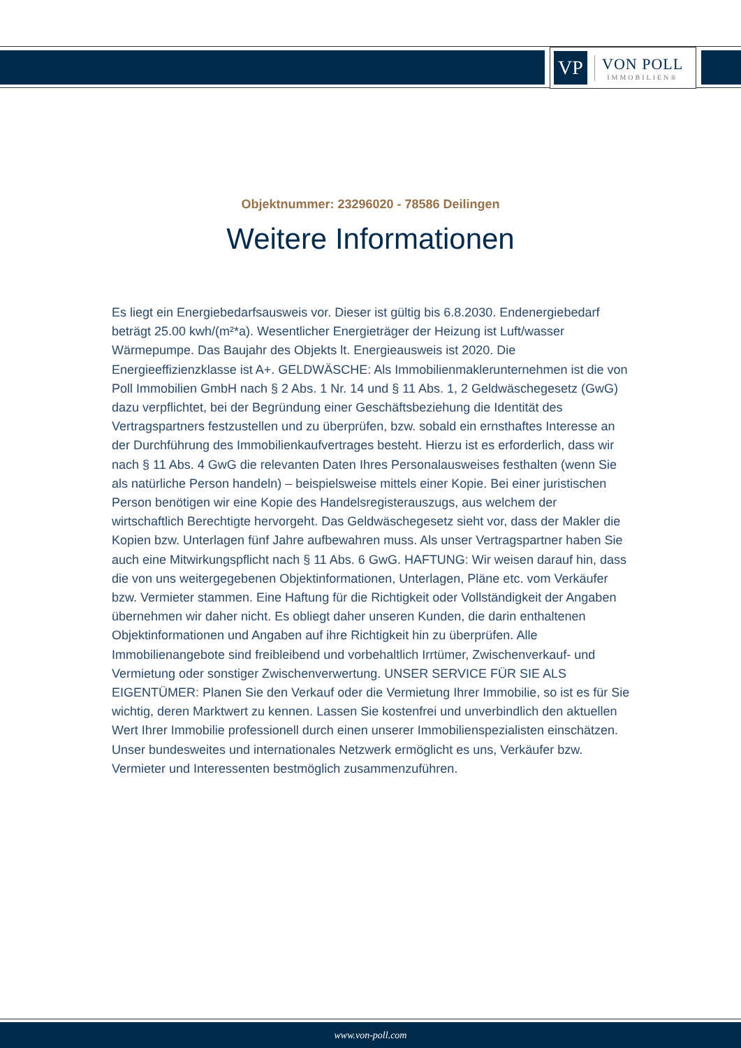VP
VON POLL
IMMOBILIEN®
Objektnummer: 23296020 - 78586 Deilingen
Weitere Informationen
Es liegt ein Energiebedarfsausweis vor. Dieser ist gültig bis 6.8.2030. Endenergiebedarf beträgt 25.00 kwh/(m²*a). Wesentlicher Energieträger der Heizung ist Luft/wasser Wärmepumpe. Das Baujahr des Objekts lt. Energieausweis ist 2020. Die Energieeffizienzklasse ist A+. GELDWÄSCHE: Als Immobilienmaklerunternehmen ist die von Poll Immobilien GmbH nach § 2 Abs. 1 Nr. 14 und § 11 Abs. 1, 2 Geldwäschegesetz (GwG) dazu verpflichtet, bei der Begründung einer Geschäftsbeziehung die Identität des Vertragspartners festzustellen und zu überprüfen, bzw. sobald ein ernsthaftes Interesse an der Durchführung des Immobilienkaufvertrages besteht. Hierzu ist es erforderlich, dass wir nach § 11 Abs. 4 GwG die relevanten Daten Ihres Personalausweises festhalten (wenn Sie als natürliche Person handeln) – beispielsweise mittels einer Kopie. Bei einer juristischen Person benötigen wir eine Kopie des Handelsregisterauszugs, aus welchem der wirtschaftlich Berechtigte hervorgeht. Das Geldwäschegesetz sieht vor, dass der Makler die Kopien bzw. Unterlagen fünf Jahre aufbewahren muss. Als unser Vertragspartner haben Sie auch eine Mitwirkungspflicht nach § 11 Abs. 6 GwG. HAFTUNG: Wir weisen darauf hin, dass die von uns weitergegebenen Objektinformationen, Unterlagen, Pläne etc. vom Verkäufer bzw. Vermieter stammen. Eine Haftung für die Richtigkeit oder Vollständigkeit der Angaben übernehmen wir daher nicht. Es obliegt daher unseren Kunden, die darin enthaltenen Objektinformationen und Angaben auf ihre Richtigkeit hin zu überprüfen. Alle Immobilienangebote sind freibleibend und vorbehaltlich Irrtümer, Zwischenverkauf- und Vermietung oder sonstiger Zwischenverwertung. UNSER SERVICE FÜR SIE ALS EIGENTÜMER: Planen Sie den Verkauf oder die Vermietung Ihrer Immobilie, so ist es für Sie wichtig, deren Marktwert zu kennen. Lassen Sie kostenfrei und unverbindlich den aktuellen Wert Ihrer Immobilie professionell durch einen unserer Immobilienspezialisten einschätzen. Unser bundesweites und internationales Netzwerk ermöglicht es uns, Verkäufer bzw. Vermieter und Interessenten bestmöglich zusammenzuführen.
www.von-poll.com